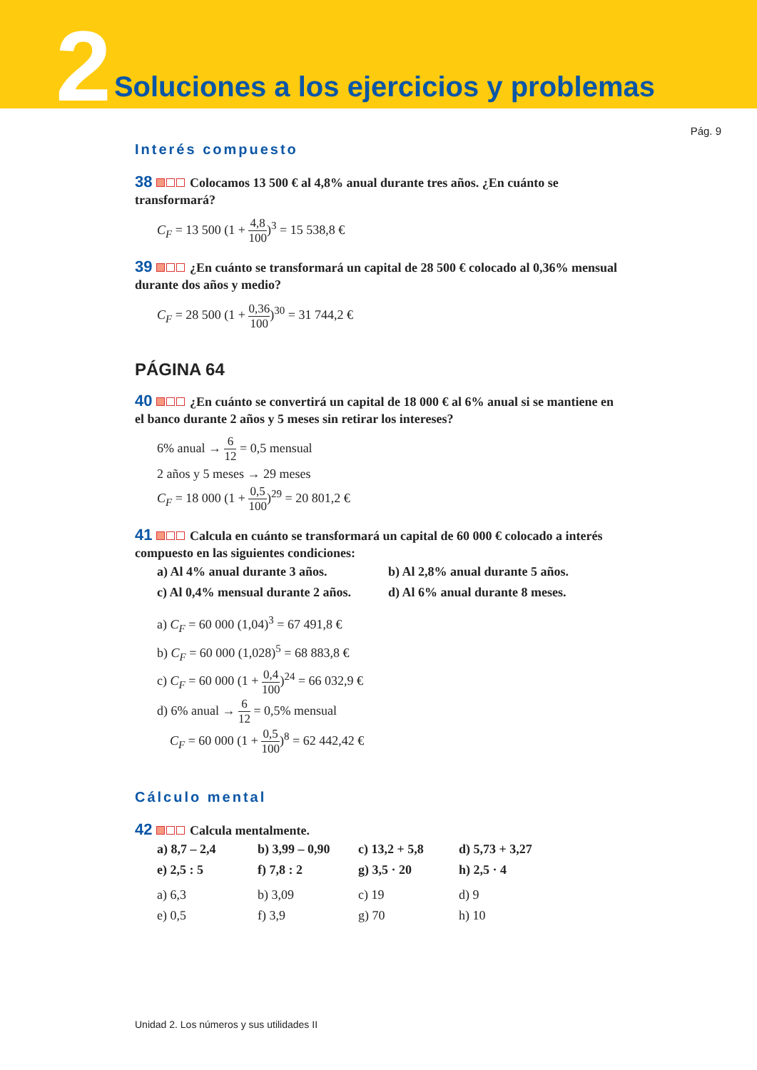2 Soluciones a los ejercicios y problemas
Pág. 9
Interés compuesto
38 Colocamos 13 500 € al 4,8% anual durante tres años. ¿En cuánto se transformará?
C<sub>F</sub> = 13 500 (1 + 4,8 100)<sup>3</sup> = 15 538,8 €
39 ¿En cuánto se transformará un capital de 28 500 € colocado al 0,36% mensual durante dos años y medio?
C<sub>F</sub> = 28 500 (1 + 0,36 100)<sup>30</sup> = 31 744,2 €
PÁGINA 64
40 ¿En cuánto se convertirá un capital de 18 000 € al 6% anual si se mantiene en el banco durante 2 años y 5 meses sin retirar los intereses?
6% anual → 6 12 = 0,5 mensual
2 años y 5 meses → 29 meses
C<sub>F</sub> = 18 000 (1 + 0,5 100)<sup>29</sup> = 20 801,2 €
41 Calcula en cuánto se transformará un capital de 60 000 € colocado a interés compuesto en las siguientes condiciones:
a) Al 4% anual durante 3 años.
b) Al 2,8% anual durante 5 años.
c) Al 0,4% mensual durante 2 años.
d) Al 6% anual durante 8 meses.
a) C<sub>F</sub> = 60 000 (1,04)<sup>3</sup> = 67 491,8 €
b) C<sub>F</sub> = 60 000 (1,028)<sup>5</sup> = 68 883,8 €
c) C<sub>F</sub> = 60 000 (1 + 0,4 100)<sup>24</sup> = 66 032,9 €
d) 6% anual → 6 12 = 0,5% mensual
C<sub>F</sub> = 60 000 (1 + 0,5 100)<sup>8</sup> = 62 442,42 €
Cálculo mental
42 Calcula mentalmente.
a) 8,7 – 2,4
b) 3,99 – 0,90
c) 13,2 + 5,8
d) 5,73 + 3,27
e) 2,5 : 5
f) 7,8 : 2
g) 3,5 · 20
h) 2,5 · 4
a) 6,3
b) 3,09
c) 19
d) 9
e) 0,5
f) 3,9
g) 70
h) 10
Unidad 2. Los números y sus utilidades II